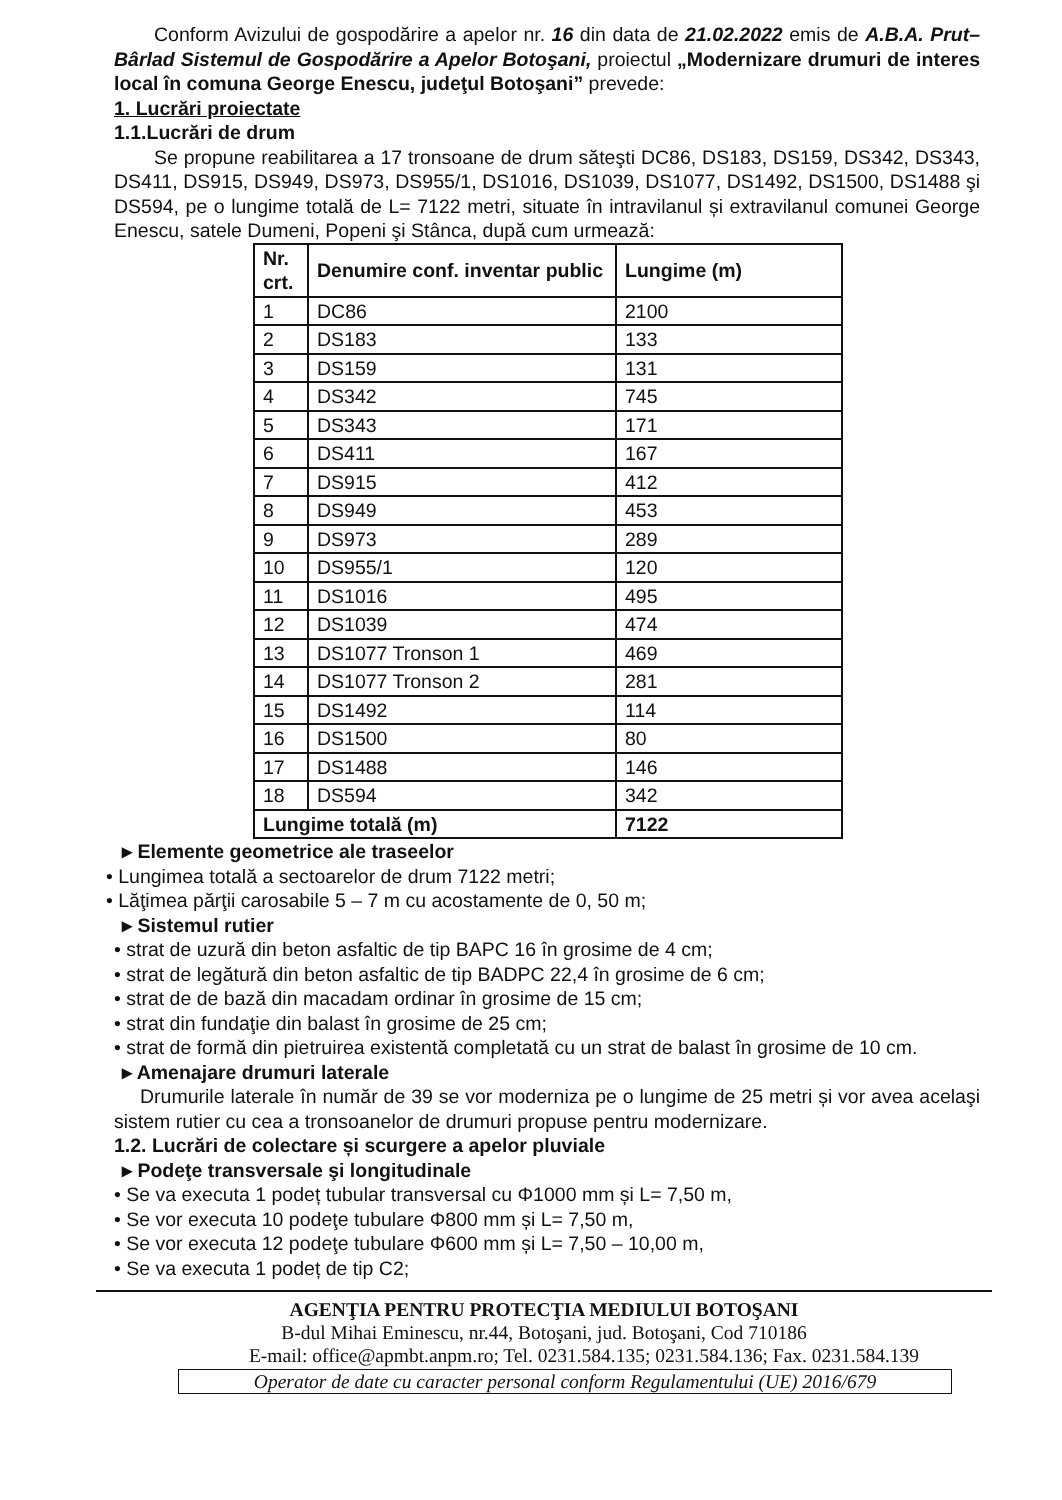Conform Avizului de gospodărire a apelor nr. 16 din data de 21.02.2022 emis de A.B.A. Prut–Bârlad Sistemul de Gospodărire a Apelor Botoşani, proiectul „Modernizare drumuri de interes local în comuna George Enescu, judeţul Botoşani” prevede:
1. Lucrări proiectate
1.1.Lucrări de drum
Se propune reabilitarea a 17 tronsoane de drum săteşti DC86, DS183, DS159, DS342, DS343, DS411, DS915, DS949, DS973, DS955/1, DS1016, DS1039, DS1077, DS1492, DS1500, DS1488 şi DS594, pe o lungime totală de L= 7122 metri, situate în intravilanul și extravilanul comunei George Enescu, satele Dumeni, Popeni şi Stânca, după cum urmează:
| Nr. crt. | Denumire conf. inventar public | Lungime (m) |
| --- | --- | --- |
| 1 | DC86 | 2100 |
| 2 | DS183 | 133 |
| 3 | DS159 | 131 |
| 4 | DS342 | 745 |
| 5 | DS343 | 171 |
| 6 | DS411 | 167 |
| 7 | DS915 | 412 |
| 8 | DS949 | 453 |
| 9 | DS973 | 289 |
| 10 | DS955/1 | 120 |
| 11 | DS1016 | 495 |
| 12 | DS1039 | 474 |
| 13 | DS1077 Tronson 1 | 469 |
| 14 | DS1077 Tronson 2 | 281 |
| 15 | DS1492 | 114 |
| 16 | DS1500 | 80 |
| 17 | DS1488 | 146 |
| 18 | DS594 | 342 |
| Lungime totală (m) | | 7122 |
▸ Elemente geometrice ale traseelor
• Lungimea totală a sectoarelor de drum 7122 metri;
• Lăţimea părţii carosabile 5 – 7 m cu acostamente de 0, 50 m;
▸ Sistemul rutier
• strat de uzură din beton asfaltic de tip BAPC 16 în grosime de 4 cm;
• strat de legătură din beton asfaltic de tip BADPC 22,4 în grosime de 6 cm;
• strat de de bază din macadam ordinar în grosime de 15 cm;
• strat din fundaţie din balast în grosime de 25 cm;
• strat de formă din pietruirea existentă completată cu un strat de balast în grosime de 10 cm.
▸ Amenajare drumuri laterale
Drumurile laterale în număr de 39 se vor moderniza pe o lungime de 25 metri și vor avea acelaşi sistem rutier cu cea a tronsoanelor de drumuri propuse pentru modernizare.
1.2. Lucrări de colectare și scurgere a apelor pluviale
▸ Podeţe transversale şi longitudinale
• Se va executa 1 podeț tubular transversal cu Φ1000 mm și L= 7,50 m,
• Se vor executa 10 podeţe tubulare Φ800 mm și L= 7,50 m,
• Se vor executa 12 podeţe tubulare Φ600 mm și L= 7,50 – 10,00 m,
• Se va executa 1 podeț de tip C2;
AGENŢIA PENTRU PROTECŢIA MEDIULUI BOTOŞANI
B-dul Mihai Eminescu, nr.44, Botoşani, jud. Botoşani, Cod 710186
E-mail: office@apmbt.anpm.ro; Tel. 0231.584.135; 0231.584.136; Fax. 0231.584.139
Operator de date cu caracter personal conform Regulamentului (UE) 2016/679